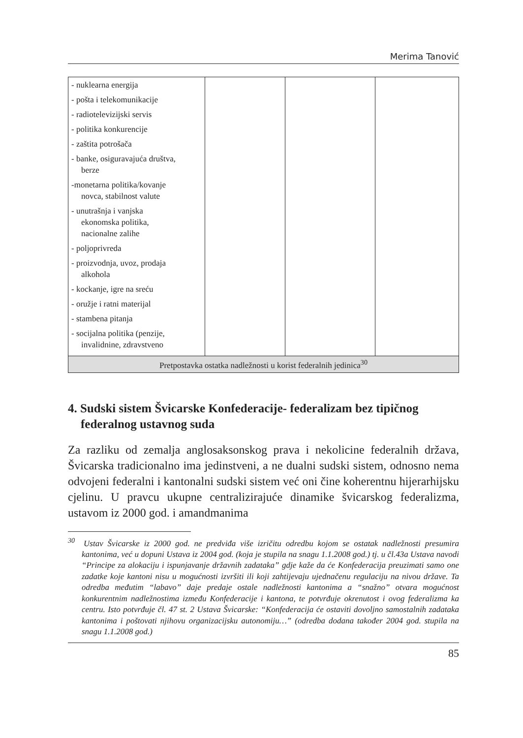Merima Tanović
| - nuklearna energija - pošta i telekomunikacije - radiotelevizijski servis - politika konkurencije - zaštita potrošača - banke, osiguravajuća društva, berze -monetarna politika/kovanje novca, stabilnost valute - unutrašnja i vanjska ekonomska politika, nacionalne zalihe - poljoprivreda - proizvodnja, uvoz, prodaja alkohola - kockanje, igre na sreću - oružje i ratni materijal - stambena pitanja - socijalna politika (penzije, invalidnine, zdravstveno | | | |
| Pretpostavka ostatka nadležnosti u korist federalnih jedinica<sup>30</sup> | | | |
4. Sudski sistem Švicarske Konfederacije- federalizam bez tipičnog federalnog ustavnog suda
Za razliku od zemalja anglosaksonskog prava i nekolicine federalnih država, Švicarska tradicionalno ima jedinstveni, a ne dualni sudski sistem, odnosno nema odvojeni federalni i kantonalni sudski sistem već oni čine koherentnu hijerarhijsku cjelinu. U pravcu ukupne centralizirajuće dinamike švicarskog federalizma, ustavom iz 2000 god. i amandmanima
<sup>30</sup> Ustav Švicarske iz 2000 god. ne predviđa više izričitu odredbu kojom se ostatak nadležnosti presumira kantonima, već u dopuni Ustava iz 2004 god. (koja je stupila na snagu 1.1.2008 god.) tj. u čl.43a Ustava navodi “Principe za alokaciju i ispunjavanje državnih zadataka” gdje kaže da će Konfederacija preuzimati samo one zadatke koje kantoni nisu u mogućnosti izvršiti ili koji zahtijevaju ujednačenu regulaciju na nivou države. Ta odredba međutim “labavo” daje predaje ostale nadležnosti kantonima a “snažno” otvara mogućnost konkurentnim nadležnostima između Konfederacije i kantona, te potvrđuje okrenutost i ovog federalizma ka centru. Isto potvrđuje čl. 47 st. 2 Ustava Švicarske: “Konfederacija će ostaviti dovoljno samostalnih zadataka kantonima i poštovati njihovu organizacijsku autonomiju…” (odredba dodana također 2004 god. stupila na snagu 1.1.2008 god.)
85